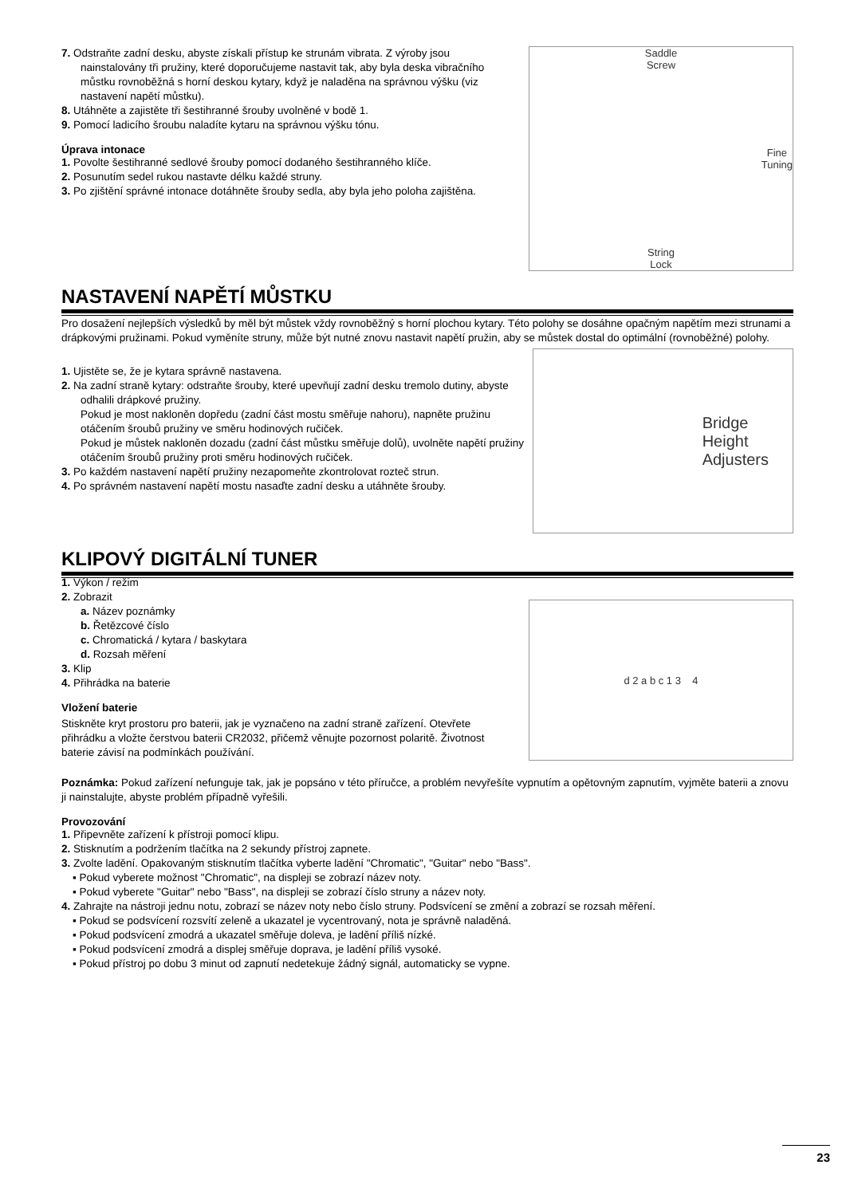7. Odstraňte zadní desku, abyste získali přístup ke strunám vibrata. Z výroby jsou nainstalovány tři pružiny, které doporučujeme nastavit tak, aby byla deska vibračního můstku rovnoběžná s horní deskou kytary, když je naladěna na správnou výšku (viz nastavení napětí můstku).
8. Utáhněte a zajistěte tři šestihranné šrouby uvolněné v bodě 1.
9. Pomocí ladicího šroubu naladíte kytaru na správnou výšku tónu.
Úprava intonace
1. Povolte šestihranné sedlové šrouby pomocí dodaného šestihranného klíče.
2. Posunutím sedel rukou nastavte délku každé struny.
3. Po zjištění správné intonace dotáhněte šrouby sedla, aby byla jeho poloha zajištěna.
Saddle
Screw
Fine
Tuning
String
Lock
NASTAVENÍ NAPĚTÍ MŮSTKU
Pro dosažení nejlepších výsledků by měl být můstek vždy rovnoběžný s horní plochou kytary. Této polohy se dosáhne opačným napětím mezi strunami a drápkovými pružinami. Pokud vyměníte struny, může být nutné znovu nastavit napětí pružin, aby se můstek dostal do optimální (rovnoběžné) polohy.
1. Ujistěte se, že je kytara správně nastavena.
2. Na zadní straně kytary: odstraňte šrouby, které upevňují zadní desku tremolo dutiny, abyste odhalili drápkové pružiny.
Pokud je most nakloněn dopředu (zadní část mostu směřuje nahoru), napněte pružinu otáčením šroubů pružiny ve směru hodinových ručiček.
Pokud je můstek nakloněn dozadu (zadní část můstku směřuje dolů), uvolněte napětí pružiny otáčením šroubů pružiny proti směru hodinových ručiček.
3. Po každém nastavení napětí pružiny nezapomeňte zkontrolovat rozteč strun.
4. Po správném nastavení napětí mostu nasaďte zadní desku a utáhněte šrouby.
Bridge
Height
Adjusters
KLIPOVÝ DIGITÁLNÍ TUNER
1. Výkon / režim
2. Zobrazit
a. Název poznámky
b. Řetězcové číslo
c. Chromatická / kytara / baskytara
d. Rozsah měření
3. Klip
4. Přihrádka na baterie
Vložení baterie
Stiskněte kryt prostoru pro baterii, jak je vyznačeno na zadní straně zařízení. Otevřete přihrádku a vložte čerstvou baterii CR2032, přičemž věnujte pozornost polaritě. Životnost baterie závisí na podmínkách používání.
d 2 a b c 1 3 4
Poznámka: Pokud zařízení nefunguje tak, jak je popsáno v této příručce, a problém nevyřešíte vypnutím a opětovným zapnutím, vyjměte baterii a znovu ji nainstalujte, abyste problém případně vyřešili.
Provozování
1. Připevněte zařízení k přístroji pomocí klipu.
2. Stisknutím a podržením tlačítka na 2 sekundy přístroj zapnete.
3. Zvolte ladění. Opakovaným stisknutím tlačítka vyberte ladění "Chromatic", "Guitar" nebo "Bass".
▪ Pokud vyberete možnost "Chromatic", na displeji se zobrazí název noty.
▪ Pokud vyberete "Guitar" nebo "Bass", na displeji se zobrazí číslo struny a název noty.
4. Zahrajte na nástroji jednu notu, zobrazí se název noty nebo číslo struny. Podsvícení se změní a zobrazí se rozsah měření.
▪ Pokud se podsvícení rozsvítí zeleně a ukazatel je vycentrovaný, nota je správně naladěná.
▪ Pokud podsvícení zmodrá a ukazatel směřuje doleva, je ladění příliš nízké.
▪ Pokud podsvícení zmodrá a displej směřuje doprava, je ladění příliš vysoké.
▪ Pokud přístroj po dobu 3 minut od zapnutí nedetekuje žádný signál, automaticky se vypne.
23